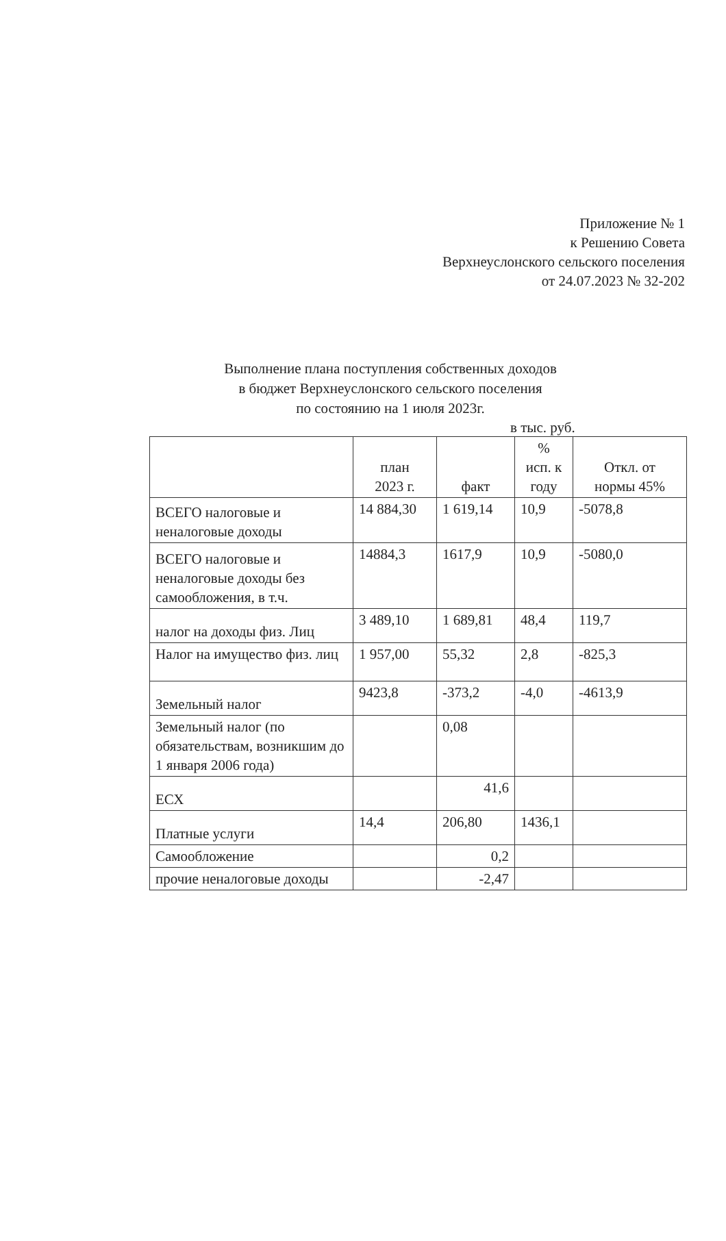Приложение № 1
к Решению Совета
Верхнеуслонского сельского поселения
от 24.07.2023 № 32-202
Выполнение плана поступления собственных доходов
в бюджет Верхнеуслонского сельского поселения
по состоянию на 1 июля 2023г.
в тыс. руб.
| | план 2023 г. | факт | % исп. к году | Откл. от нормы 45% |
| --- | --- | --- | --- | --- |
| ВСЕГО налоговые и неналоговые доходы | 14 884,30 | 1 619,14 | 10,9 | -5078,8 |
| ВСЕГО налоговые и неналоговые доходы без самообложения, в т.ч. | 14884,3 | 1617,9 | 10,9 | -5080,0 |
| налог на доходы физ. Лиц | 3 489,10 | 1 689,81 | 48,4 | 119,7 |
| Налог на имущество физ. лиц | 1 957,00 | 55,32 | 2,8 | -825,3 |
| Земельный налог | 9423,8 | -373,2 | -4,0 | -4613,9 |
| Земельный налог (по обязательствам, возникшим до 1 января 2006 года) | | 0,08 | | |
| ЕСХ | | 41,6 | | |
| Платные услуги | 14,4 | 206,80 | 1436,1 | |
| Самообложение | | 0,2 | | |
| прочие неналоговые доходы | | -2,47 | | |